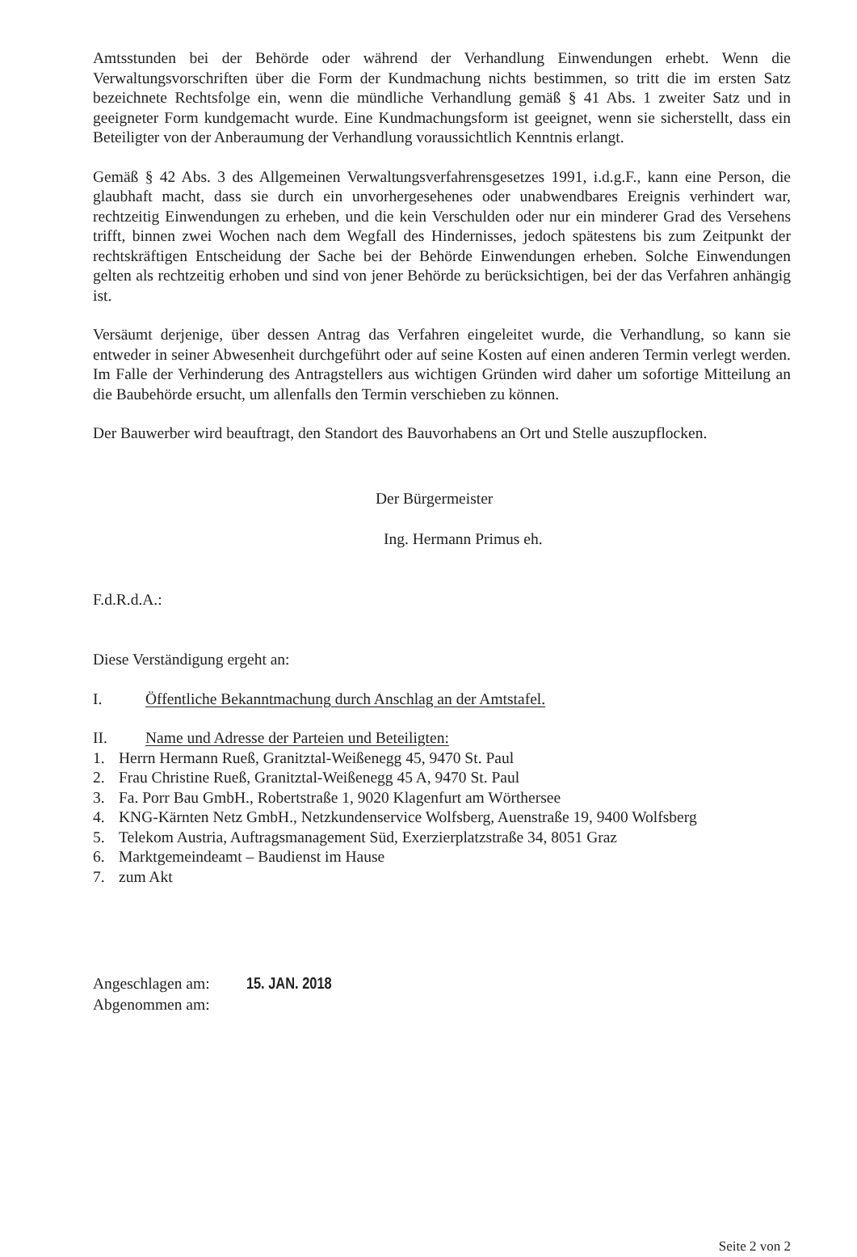Amtsstunden bei der Behörde oder während der Verhandlung Einwendungen erhebt. Wenn die Verwaltungsvorschriften über die Form der Kundmachung nichts bestimmen, so tritt die im ersten Satz bezeichnete Rechtsfolge ein, wenn die mündliche Verhandlung gemäß § 41 Abs. 1 zweiter Satz und in geeigneter Form kundgemacht wurde. Eine Kundmachungsform ist geeignet, wenn sie sicherstellt, dass ein Beteiligter von der Anberaumung der Verhandlung voraussichtlich Kenntnis erlangt.
Gemäß § 42 Abs. 3 des Allgemeinen Verwaltungsverfahrensgesetzes 1991, i.d.g.F., kann eine Person, die glaubhaft macht, dass sie durch ein unvorhergesehenes oder unabwendbares Ereignis verhindert war, rechtzeitig Einwendungen zu erheben, und die kein Verschulden oder nur ein minderer Grad des Versehens trifft, binnen zwei Wochen nach dem Wegfall des Hindernisses, jedoch spätestens bis zum Zeitpunkt der rechtskräftigen Entscheidung der Sache bei der Behörde Einwendungen erheben. Solche Einwendungen gelten als rechtzeitig erhoben und sind von jener Behörde zu berücksichtigen, bei der das Verfahren anhängig ist.
Versäumt derjenige, über dessen Antrag das Verfahren eingeleitet wurde, die Verhandlung, so kann sie entweder in seiner Abwesenheit durchgeführt oder auf seine Kosten auf einen anderen Termin verlegt werden. Im Falle der Verhinderung des Antragstellers aus wichtigen Gründen wird daher um sofortige Mitteilung an die Baubehörde ersucht, um allenfalls den Termin verschieben zu können.
Der Bauwerber wird beauftragt, den Standort des Bauvorhabens an Ort und Stelle auszupflocken.
Der Bürgermeister
Ing. Hermann Primus eh.
F.d.R.d.A.:
Diese Verständigung ergeht an:
I. Öffentliche Bekanntmachung durch Anschlag an der Amtstafel.
II. Name und Adresse der Parteien und Beteiligten:
1. Herrn Hermann Rueß, Granitztal-Weißenegg 45, 9470 St. Paul
2. Frau Christine Rueß, Granitztal-Weißenegg 45 A, 9470 St. Paul
3. Fa. Porr Bau GmbH., Robertstraße 1, 9020 Klagenfurt am Wörthersee
4. KNG-Kärnten Netz GmbH., Netzkundenservice Wolfsberg, Auenstraße 19, 9400 Wolfsberg
5. Telekom Austria, Auftragsmanagement Süd, Exerzierplatzstraße 34, 8051 Graz
6. Marktgemeindeamt – Baudienst im Hause
7. zum Akt
Angeschlagen am: 15. JAN. 2018
Abgenommen am:
Seite 2 von 2